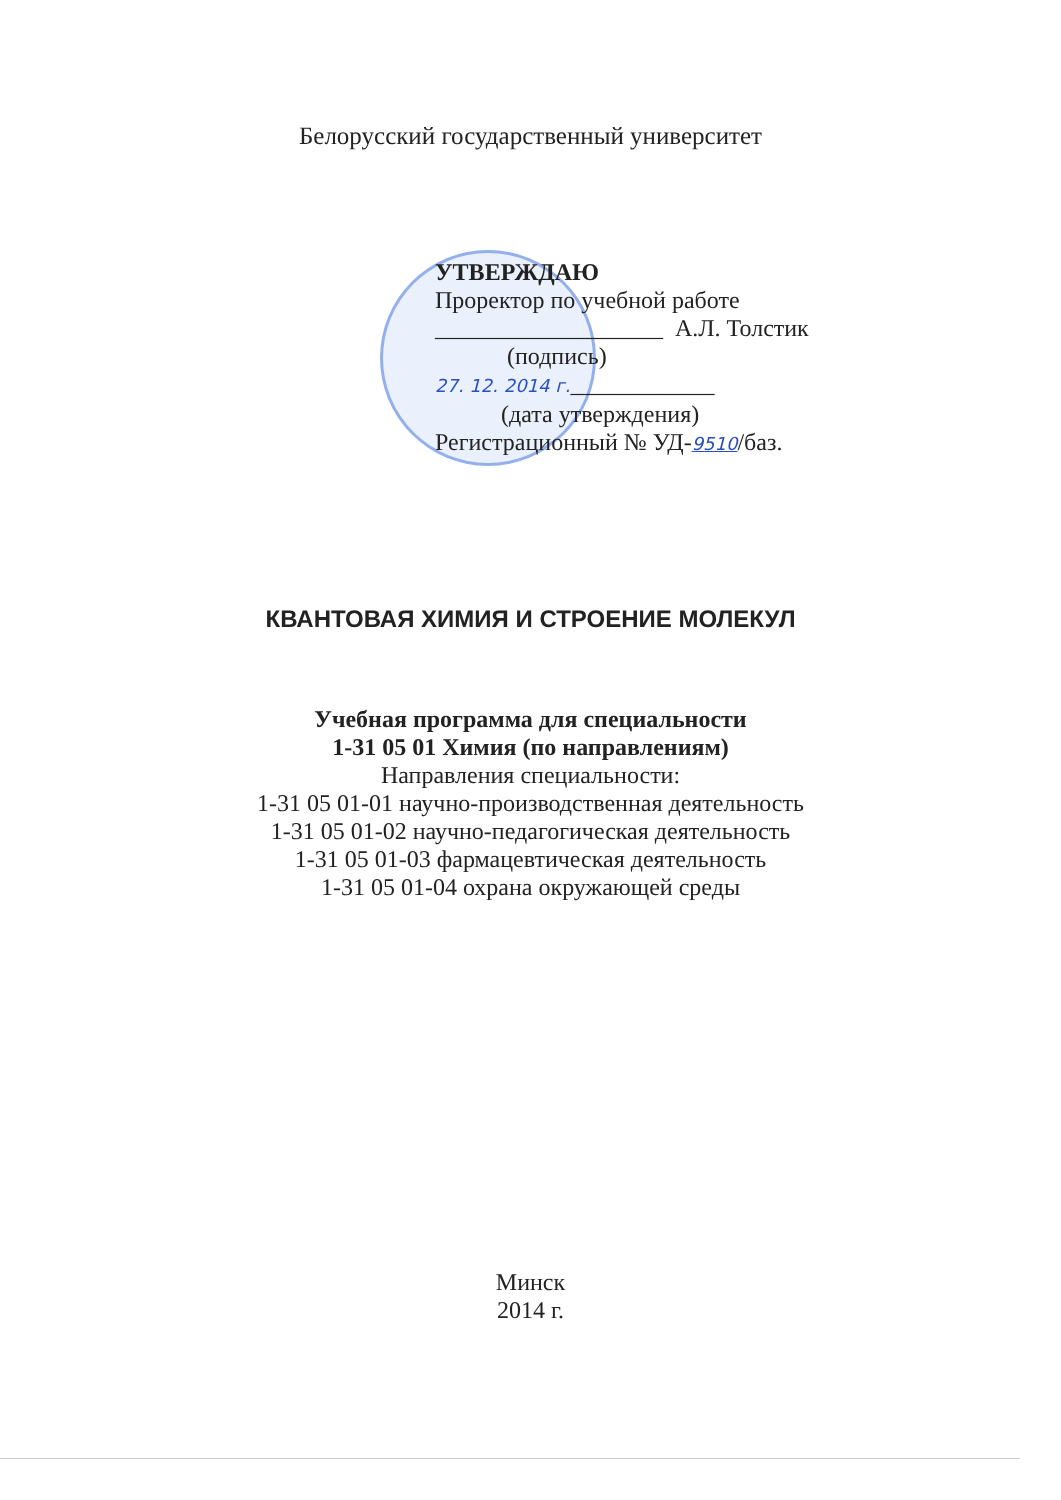Белорусский государственный университет
УТВЕРЖДАЮ
Проректор по учебной работе
___________________ А.Л. Толстик
(подпись)
27. 12. 2014 г.____________
(дата утверждения)
Регистрационный № УД-9510/баз.
КВАНТОВАЯ ХИМИЯ И СТРОЕНИЕ МОЛЕКУЛ
Учебная программа для специальности
1-31 05 01 Химия (по направлениям)
Направления специальности:
1-31 05 01-01 научно-производственная деятельность
1-31 05 01-02 научно-педагогическая деятельность
1-31 05 01-03 фармацевтическая деятельность
1-31 05 01-04 охрана окружающей среды
Минск
2014 г.